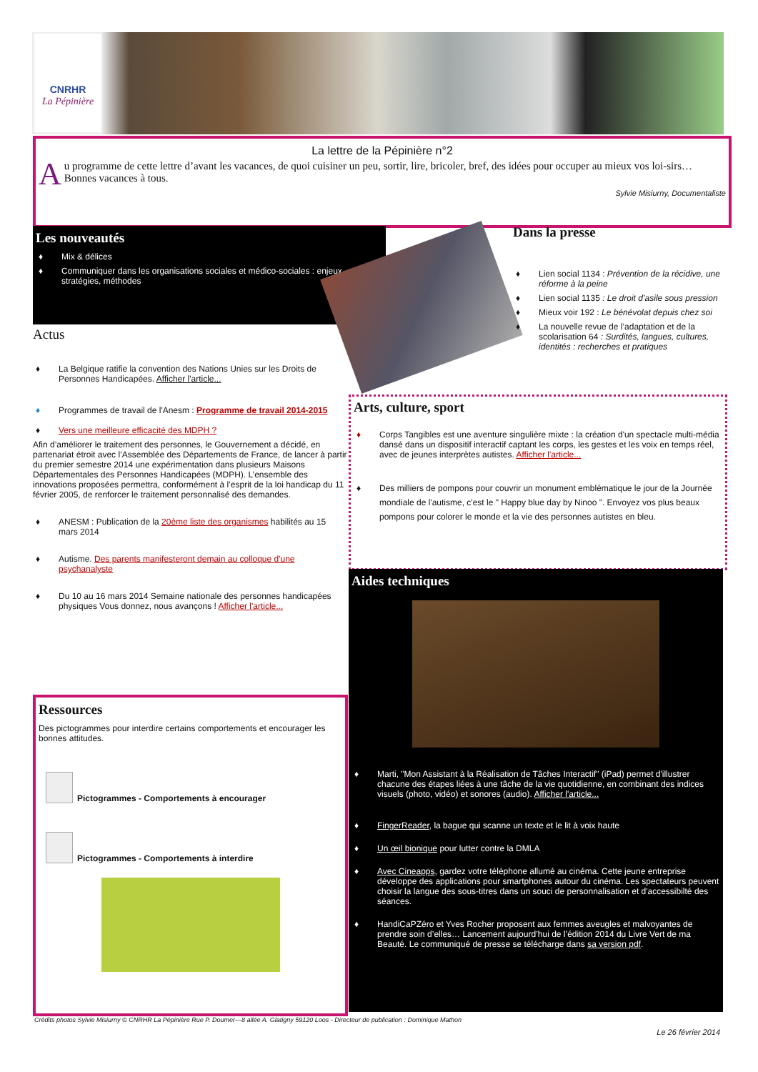CNRHR
La Pépinière
La lettre de la Pépinière n°2
Au programme de cette lettre d’avant les vacances, de quoi cuisiner un peu, sortir, lire, bricoler, bref, des idées pour occuper au mieux vos loi-sirs… Bonnes vacances à tous.
Sylvie Misiurny, Documentaliste
Les nouveautés
♦ Mix & délices
♦ Communiquer dans les organisations sociales et médico-sociales : enjeux, stratégies, méthodes
Actus
♦ La Belgique ratifie la convention des Nations Unies sur les Droits de Personnes Handicapées. Afficher l'article...
♦ Programmes de travail de l'Anesm : Programme de travail 2014-2015
♦ Vers une meilleure efficacité des MDPH ?
Afin d’améliorer le traitement des personnes, le Gouvernement a décidé, en partenariat étroit avec l’Assemblée des Départements de France, de lancer à partir du premier semestre 2014 une expérimentation dans plusieurs Maisons Départementales des Personnes Handicapées (MDPH). L’ensemble des innovations proposées permettra, conformément à l’esprit de la loi handicap du 11 février 2005, de renforcer le traitement personnalisé des demandes.
♦ ANESM : Publication de la 20ème liste des organismes habilités au 15 mars 2014
♦ Autisme. Des parents manifesteront demain au colloque d'une psychanalyste
♦ Du 10 au 16 mars 2014 Semaine nationale des personnes handicapées physiques Vous donnez, nous avançons ! Afficher l'article...
Dans la presse
♦ Lien social 1134 : Prévention de la récidive, une réforme à la peine
♦ Lien social 1135 : Le droit d’asile sous pression
♦ Mieux voir 192 : Le bénévolat depuis chez soi
♦ La nouvelle revue de l’adaptation et de la scolarisation 64 : Surdités, langues, cultures, identités : recherches et pratiques
Arts, culture, sport
♦ Corps Tangibles est une aventure singulière mixte : la création d'un spectacle multi-média dansé dans un dispositif interactif captant les corps, les gestes et les voix en temps réel, avec de jeunes interprètes autistes. Afficher l'article...
♦ Des milliers de pompons pour couvrir un monument emblématique le jour de la Journée mondiale de l'autisme, c'est le " Happy blue day by Ninoo ". Envoyez vos plus beaux pompons pour colorer le monde et la vie des personnes autistes en bleu.
Aides techniques
♦ Marti, "Mon Assistant à la Réalisation de Tâches Interactif" (iPad) permet d'illustrer chacune des étapes liées à une tâche de la vie quotidienne, en combinant des indices visuels (photo, vidéo) et sonores (audio). Afficher l'article...
♦ FingerReader, la bague qui scanne un texte et le lit à voix haute
♦ Un œil bionique pour lutter contre la DMLA
♦ Avec Cineapps, gardez votre téléphone allumé au cinéma. Cette jeune entreprise développe des applications pour smartphones autour du cinéma. Les spectateurs peuvent choisir la langue des sous-titres dans un souci de personnalisation et d'accessibilté des séances.
♦ HandiCaPZéro et Yves Rocher proposent aux femmes aveugles et malvoyantes de prendre soin d’elles… Lancement aujourd’hui de l’édition 2014 du Livre Vert de ma Beauté. Le communiqué de presse se télécharge dans sa version pdf.
Ressources
Des pictogrammes pour interdire certains comportements et encourager les bonnes attitudes.
Pictogrammes - Comportements à encourager
Pictogrammes - Comportements à interdire
Crédits photos Sylvie Misiurny © CNRHR La Pépinière Rue P. Doumer—8 allée A. Glatigny 59120 Loos - Directeur de publication : Dominique Mathon
Le 26 février 2014